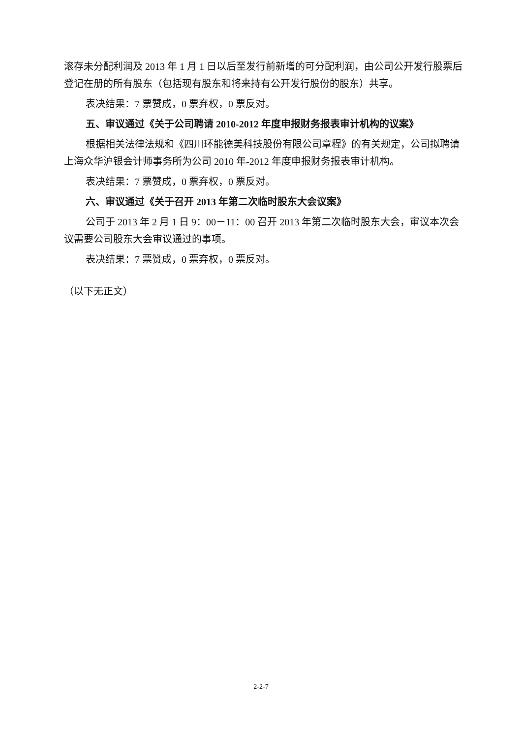滚存未分配利润及 2013 年 1 月 1 日以后至发行前新增的可分配利润，由公司公开发行股票后登记在册的所有股东（包括现有股东和将来持有公开发行股份的股东）共享。
表决结果：7 票赞成，0 票弃权，0 票反对。
五、审议通过《关于公司聘请 2010-2012 年度申报财务报表审计机构的议案》
根据相关法律法规和《四川环能德美科技股份有限公司章程》的有关规定，公司拟聘请上海众华沪银会计师事务所为公司 2010 年-2012 年度申报财务报表审计机构。
表决结果：7 票赞成，0 票弃权，0 票反对。
六、审议通过《关于召开 2013 年第二次临时股东大会议案》
公司于 2013 年 2 月 1 日 9：00－11：00 召开 2013 年第二次临时股东大会，审议本次会议需要公司股东大会审议通过的事项。
表决结果：7 票赞成，0 票弃权，0 票反对。
（以下无正文）
2-2-7